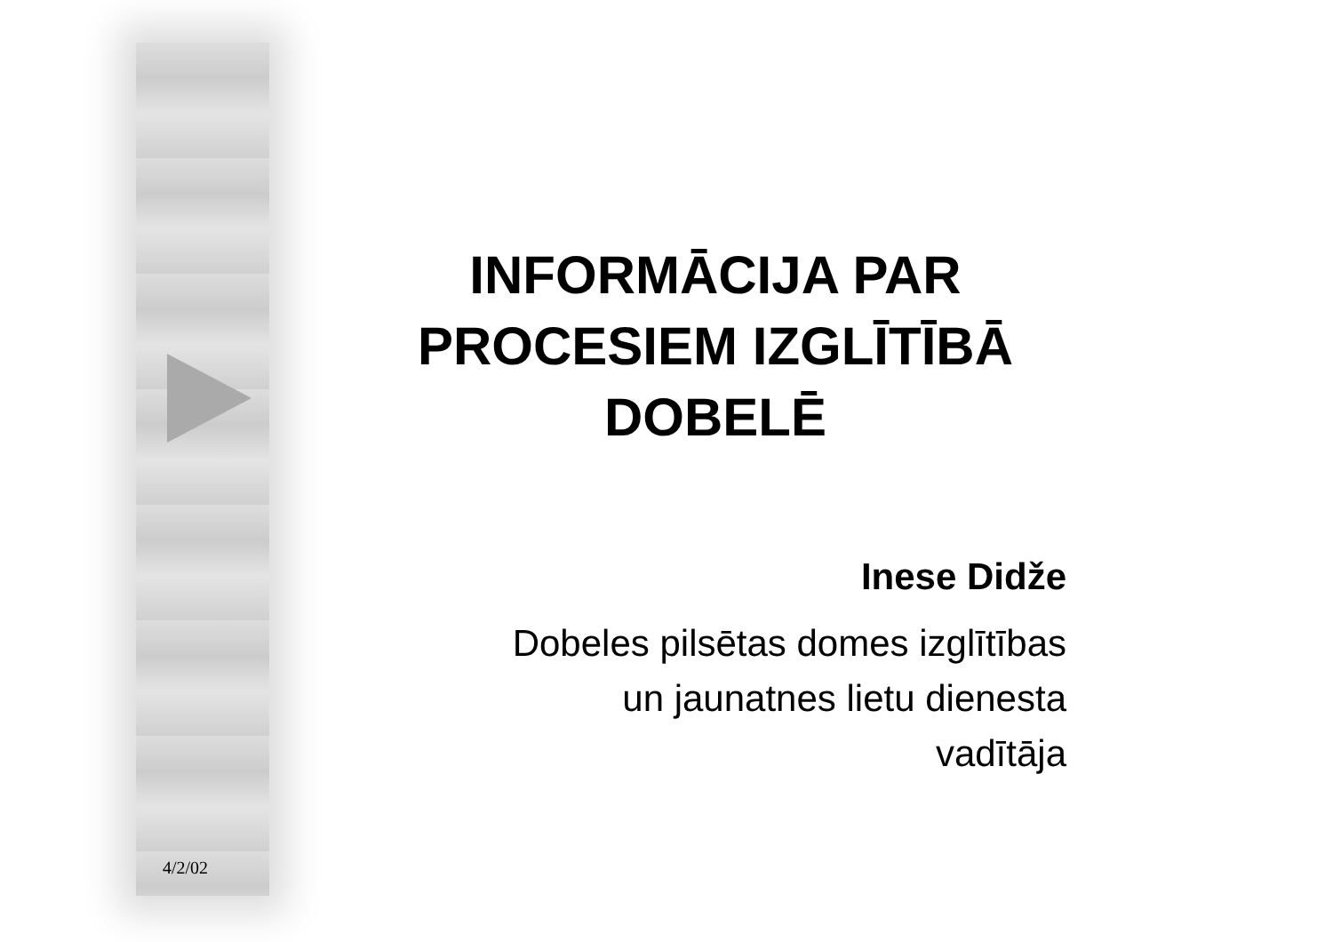INFORMĀCIJA PAR PROCESIEM IZGLĪTĪBĀ DOBELĒ
Inese Didže
Dobeles pilsētas domes izglītības
un jaunatnes lietu dienesta
vadītāja
4/2/02